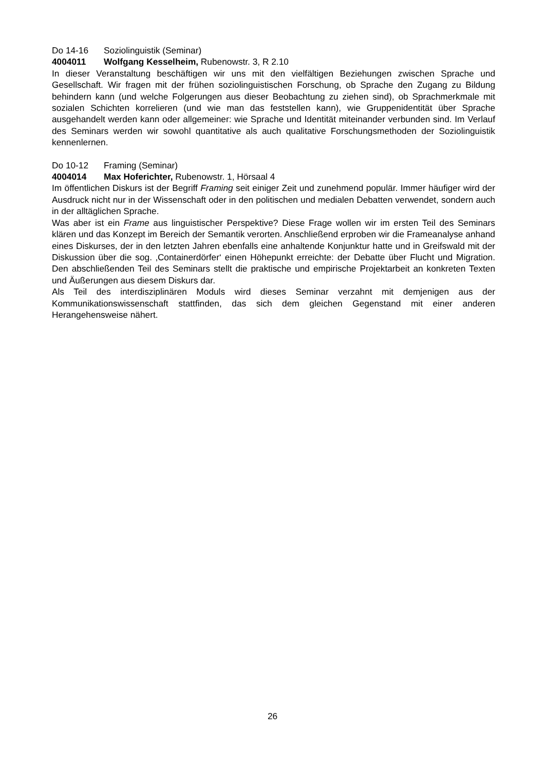Do 14-16 Soziolinguistik (Seminar)
4004011 Wolfgang Kesselheim, Rubenowstr. 3, R 2.10
In dieser Veranstaltung beschäftigen wir uns mit den vielfältigen Beziehungen zwischen Sprache und Gesellschaft. Wir fragen mit der frühen soziolinguistischen Forschung, ob Sprache den Zugang zu Bildung behindern kann (und welche Folgerungen aus dieser Beobachtung zu ziehen sind), ob Sprachmerkmale mit sozialen Schichten korrelieren (und wie man das feststellen kann), wie Gruppenidentität über Sprache ausgehandelt werden kann oder allgemeiner: wie Sprache und Identität miteinander verbunden sind. Im Verlauf des Seminars werden wir sowohl quantitative als auch qualitative Forschungsmethoden der Soziolinguistik kennenlernen.
Do 10-12 Framing (Seminar)
4004014 Max Hoferichter, Rubenowstr. 1, Hörsaal 4
Im öffentlichen Diskurs ist der Begriff Framing seit einiger Zeit und zunehmend populär. Immer häufiger wird der Ausdruck nicht nur in der Wissenschaft oder in den politischen und medialen Debatten verwendet, sondern auch in der alltäglichen Sprache.
Was aber ist ein Frame aus linguistischer Perspektive? Diese Frage wollen wir im ersten Teil des Seminars klären und das Konzept im Bereich der Semantik verorten. Anschließend erproben wir die Frameanalyse anhand eines Diskurses, der in den letzten Jahren ebenfalls eine anhaltende Konjunktur hatte und in Greifswald mit der Diskussion über die sog. ‚Containerdörfer‘ einen Höhepunkt erreichte: der Debatte über Flucht und Migration. Den abschließenden Teil des Seminars stellt die praktische und empirische Projektarbeit an konkreten Texten und Äußerungen aus diesem Diskurs dar.
Als Teil des interdisziplinären Moduls wird dieses Seminar verzahnt mit demjenigen aus der Kommunikationswissenschaft stattfinden, das sich dem gleichen Gegenstand mit einer anderen Herangehensweise nähert.
26